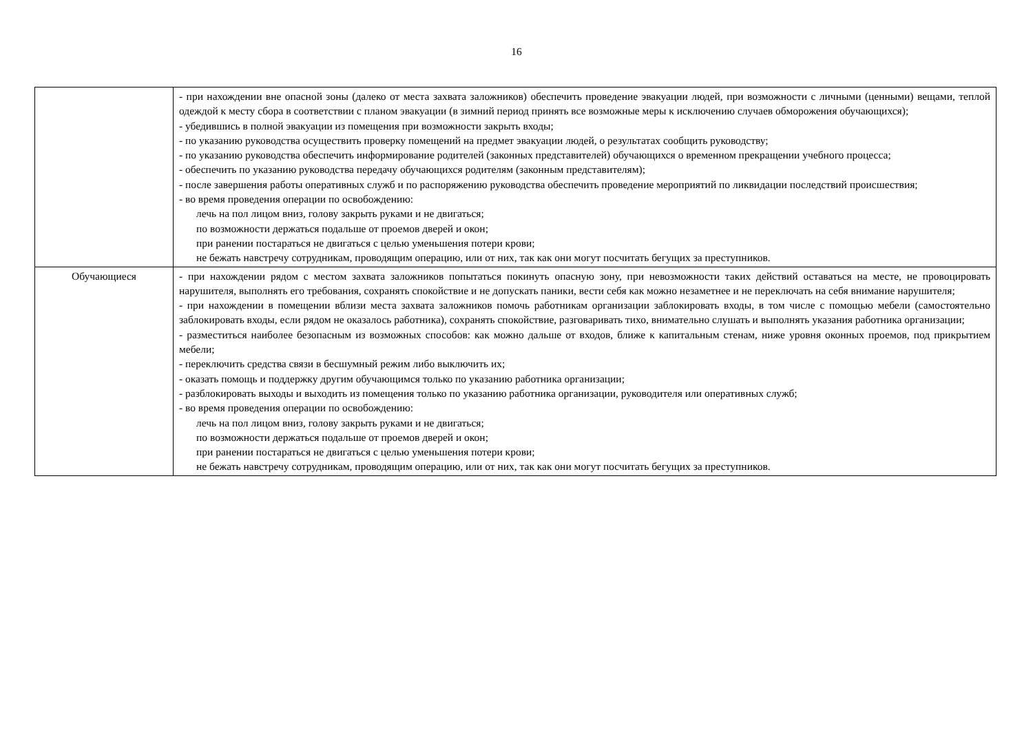16
| | - при нахождении вне опасной зоны (далеко от места захвата заложников) обеспечить проведение эвакуации людей, при возможности с личными (ценными) вещами, теплой одеждой к месту сбора в соответствии с планом эвакуации (в зимний период принять все возможные меры к исключению случаев обморожения обучающихся); - убедившись в полной эвакуации из помещения при возможности закрыть входы; - по указанию руководства осуществить проверку помещений на предмет эвакуации людей, о результатах сообщить руководству; - по указанию руководства обеспечить информирование родителей (законных представителей) обучающихся о временном прекращении учебного процесса; - обеспечить по указанию руководства передачу обучающихся родителям (законным представителям); - после завершения работы оперативных служб и по распоряжению руководства обеспечить проведение мероприятий по ликвидации последствий происшествия; - во время проведения операции по освобождению: лечь на пол лицом вниз, голову закрыть руками и не двигаться; по возможности держаться подальше от проемов дверей и окон; при ранении постараться не двигаться с целью уменьшения потери крови; не бежать навстречу сотрудникам, проводящим операцию, или от них, так как они могут посчитать бегущих за преступников. |
| Обучающиеся | - при нахождении рядом с местом захвата заложников попытаться покинуть опасную зону, при невозможности таких действий оставаться на месте, не провоцировать нарушителя, выполнять его требования, сохранять спокойствие и не допускать паники, вести себя как можно незаметнее и не переключать на себя внимание нарушителя; - при нахождении в помещении вблизи места захвата заложников помочь работникам организации заблокировать входы, в том числе с помощью мебели (самостоятельно заблокировать входы, если рядом не оказалось работника), сохранять спокойствие, разговаривать тихо, внимательно слушать и выполнять указания работника организации; - разместиться наиболее безопасным из возможных способов: как можно дальше от входов, ближе к капитальным стенам, ниже уровня оконных проемов, под прикрытием мебели; - переключить средства связи в бесшумный режим либо выключить их; - оказать помощь и поддержку другим обучающимся только по указанию работника организации; - разблокировать выходы и выходить из помещения только по указанию работника организации, руководителя или оперативных служб; - во время проведения операции по освобождению: лечь на пол лицом вниз, голову закрыть руками и не двигаться; по возможности держаться подальше от проемов дверей и окон; при ранении постараться не двигаться с целью уменьшения потери крови; не бежать навстречу сотрудникам, проводящим операцию, или от них, так как они могут посчитать бегущих за преступников. |